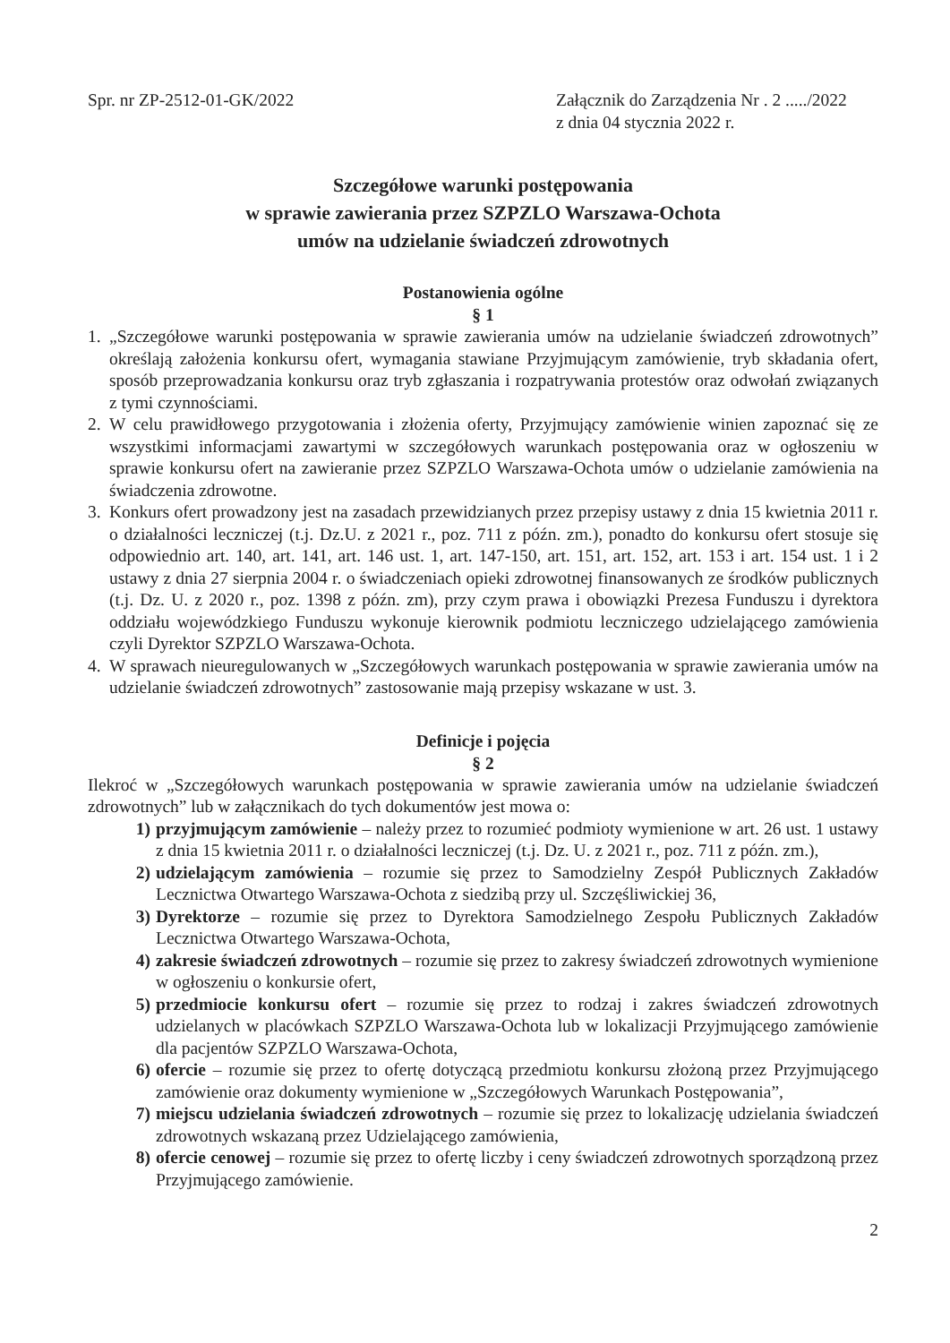Spr. nr ZP-2512-01-GK/2022 Załącznik do Zarządzenia Nr . 2 ...../2022
z dnia 04 stycznia 2022 r.
Szczegółowe warunki postępowania
w sprawie zawierania przez SZPZLO Warszawa-Ochota
umów na udzielanie świadczeń zdrowotnych
Postanowienia ogólne
§ 1
1. „Szczegółowe warunki postępowania w sprawie zawierania umów na udzielanie świadczeń zdrowotnych” określają założenia konkursu ofert, wymagania stawiane Przyjmującym zamówienie, tryb składania ofert, sposób przeprowadzania konkursu oraz tryb zgłaszania i rozpatrywania protestów oraz odwołań związanych z tymi czynnościami.
2. W celu prawidłowego przygotowania i złożenia oferty, Przyjmujący zamówienie winien zapoznać się ze wszystkimi informacjami zawartymi w szczegółowych warunkach postępowania oraz w ogłoszeniu w sprawie konkursu ofert na zawieranie przez SZPZLO Warszawa-Ochota umów o udzielanie zamówienia na świadczenia zdrowotne.
3. Konkurs ofert prowadzony jest na zasadach przewidzianych przez przepisy ustawy z dnia 15 kwietnia 2011 r. o działalności leczniczej (t.j. Dz.U. z 2021 r., poz. 711 z późn. zm.), ponadto do konkursu ofert stosuje się odpowiednio art. 140, art. 141, art. 146 ust. 1, art. 147-150, art. 151, art. 152, art. 153 i art. 154 ust. 1 i 2 ustawy z dnia 27 sierpnia 2004 r. o świadczeniach opieki zdrowotnej finansowanych ze środków publicznych (t.j. Dz. U. z 2020 r., poz. 1398 z późn. zm), przy czym prawa i obowiązki Prezesa Funduszu i dyrektora oddziału wojewódzkiego Funduszu wykonuje kierownik podmiotu leczniczego udzielającego zamówienia czyli Dyrektor SZPZLO Warszawa-Ochota.
4. W sprawach nieuregulowanych w „Szczegółowych warunkach postępowania w sprawie zawierania umów na udzielanie świadczeń zdrowotnych” zastosowanie mają przepisy wskazane w ust. 3.
Definicje i pojęcia
§ 2
Ilekroć w „Szczegółowych warunkach postępowania w sprawie zawierania umów na udzielanie świadczeń zdrowotnych” lub w załącznikach do tych dokumentów jest mowa o:
1) przyjmującym zamówienie – należy przez to rozumieć podmioty wymienione w art. 26 ust. 1 ustawy z dnia 15 kwietnia 2011 r. o działalności leczniczej (t.j. Dz. U. z 2021 r., poz. 711 z późn. zm.),
2) udzielającym zamówienia – rozumie się przez to Samodzielny Zespół Publicznych Zakładów Lecznictwa Otwartego Warszawa-Ochota z siedzibą przy ul. Szczęśliwickiej 36,
3) Dyrektorze – rozumie się przez to Dyrektora Samodzielnego Zespołu Publicznych Zakładów Lecznictwa Otwartego Warszawa-Ochota,
4) zakresie świadczeń zdrowotnych – rozumie się przez to zakresy świadczeń zdrowotnych wymienione w ogłoszeniu o konkursie ofert,
5) przedmiocie konkursu ofert – rozumie się przez to rodzaj i zakres świadczeń zdrowotnych udzielanych w placówkach SZPZLO Warszawa-Ochota lub w lokalizacji Przyjmującego zamówienie dla pacjentów SZPZLO Warszawa-Ochota,
6) ofercie – rozumie się przez to ofertę dotyczącą przedmiotu konkursu złożoną przez Przyjmującego zamówienie oraz dokumenty wymienione w „Szczegółowych Warunkach Postępowania”,
7) miejscu udzielania świadczeń zdrowotnych – rozumie się przez to lokalizację udzielania świadczeń zdrowotnych wskazaną przez Udzielającego zamówienia,
8) ofercie cenowej – rozumie się przez to ofertę liczby i ceny świadczeń zdrowotnych sporządzoną przez Przyjmującego zamówienie.
2